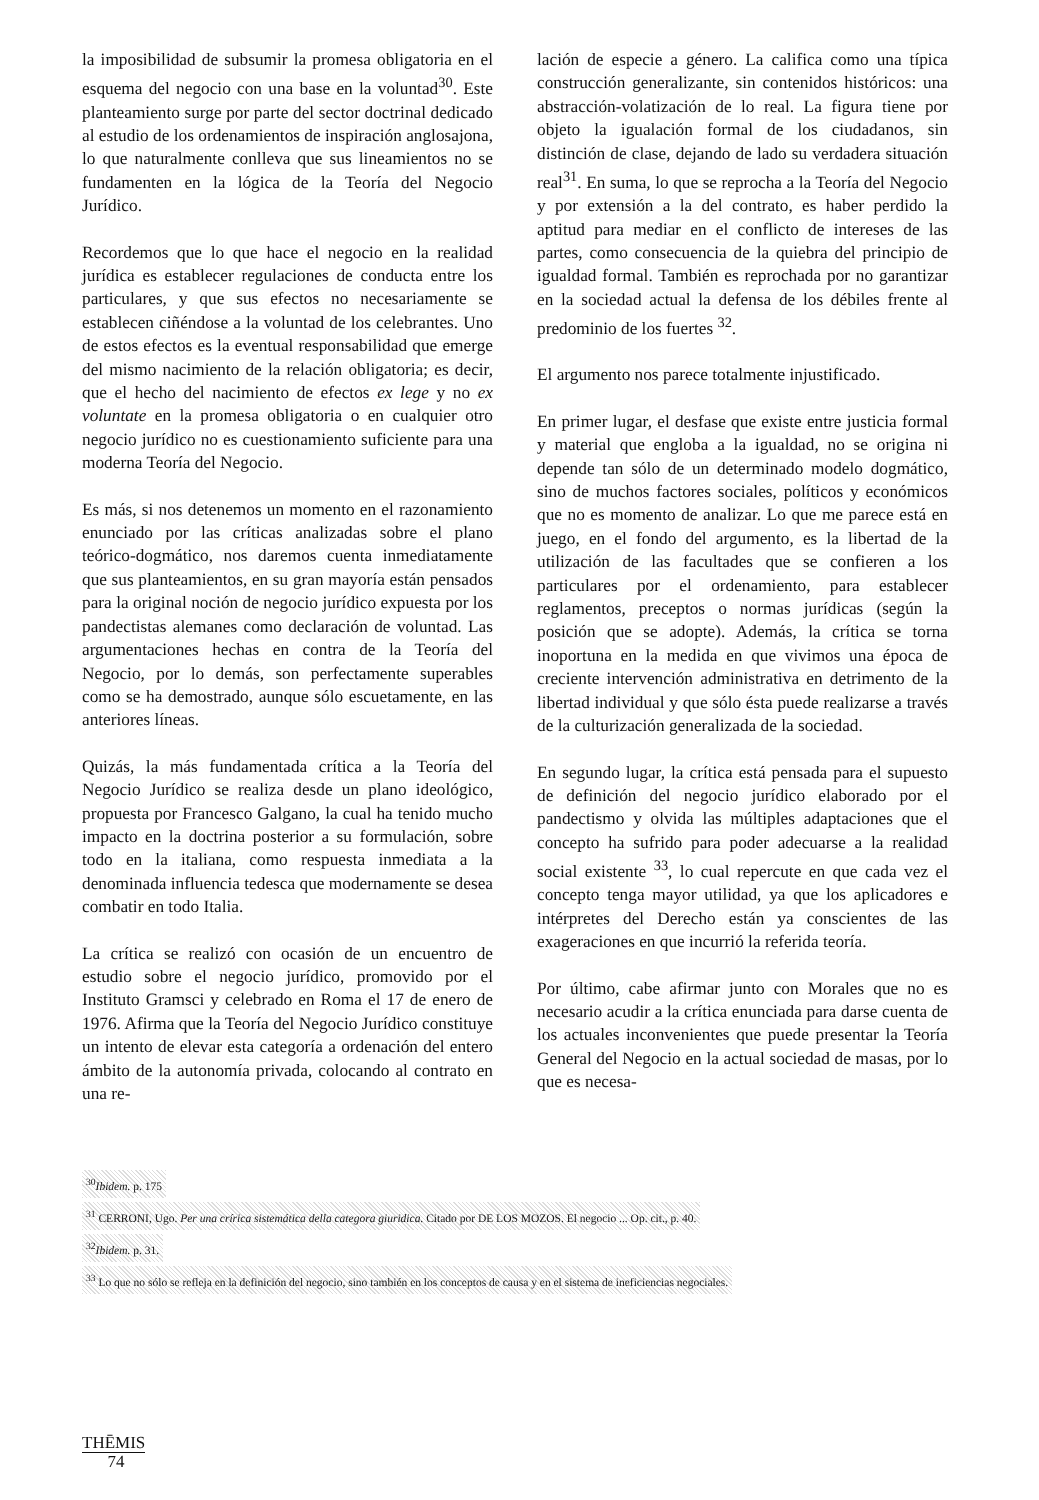la imposibilidad de subsumir la promesa obligatoria en el esquema del negocio con una base en la voluntad<sup>30</sup>. Este planteamiento surge por parte del sector doctrinal dedicado al estudio de los ordenamientos de inspiración anglosajona, lo que naturalmente conlleva que sus lineamientos no se fundamenten en la lógica de la Teoría del Negocio Jurídico.
Recordemos que lo que hace el negocio en la realidad jurídica es establecer regulaciones de conducta entre los particulares, y que sus efectos no necesariamente se establecen ciñéndose a la voluntad de los celebrantes. Uno de estos efectos es la eventual responsabilidad que emerge del mismo nacimiento de la relación obligatoria; es decir, que el hecho del nacimiento de efectos ex lege y no ex voluntate en la promesa obligatoria o en cualquier otro negocio jurídico no es cuestionamiento suficiente para una moderna Teoría del Negocio.
Es más, si nos detenemos un momento en el razonamiento enunciado por las críticas analizadas sobre el plano teórico-dogmático, nos daremos cuenta inmediatamente que sus planteamientos, en su gran mayoría están pensados para la original noción de negocio jurídico expuesta por los pandectistas alemanes como declaración de voluntad. Las argumentaciones hechas en contra de la Teoría del Negocio, por lo demás, son perfectamente superables como se ha demostrado, aunque sólo escuetamente, en las anteriores líneas.
Quizás, la más fundamentada crítica a la Teoría del Negocio Jurídico se realiza desde un plano ideológico, propuesta por Francesco Galgano, la cual ha tenido mucho impacto en la doctrina posterior a su formulación, sobre todo en la italiana, como respuesta inmediata a la denominada influencia tedesca que modernamente se desea combatir en todo Italia.
La crítica se realizó con ocasión de un encuentro de estudio sobre el negocio jurídico, promovido por el Instituto Gramsci y celebrado en Roma el 17 de enero de 1976. Afirma que la Teoría del Negocio Jurídico constituye un intento de elevar esta categoría a ordenación del entero ámbito de la autonomía privada, colocando al contrato en una re-
lación de especie a género. La califica como una típica construcción generalizante, sin contenidos históricos: una abstracción-volatización de lo real. La figura tiene por objeto la igualación formal de los ciudadanos, sin distinción de clase, dejando de lado su verdadera situación real<sup>31</sup>. En suma, lo que se reprocha a la Teoría del Negocio y por extensión a la del contrato, es haber perdido la aptitud para mediar en el conflicto de intereses de las partes, como consecuencia de la quiebra del principio de igualdad formal. También es reprochada por no garantizar en la sociedad actual la defensa de los débiles frente al predominio de los fuertes <sup>32</sup>.
El argumento nos parece totalmente injustificado.
En primer lugar, el desfase que existe entre justicia formal y material que engloba a la igualdad, no se origina ni depende tan sólo de un determinado modelo dogmático, sino de muchos factores sociales, políticos y económicos que no es momento de analizar. Lo que me parece está en juego, en el fondo del argumento, es la libertad de la utilización de las facultades que se confieren a los particulares por el ordenamiento, para establecer reglamentos, preceptos o normas jurídicas (según la posición que se adopte). Además, la crítica se torna inoportuna en la medida en que vivimos una época de creciente intervención administrativa en detrimento de la libertad individual y que sólo ésta puede realizarse a través de la culturización generalizada de la sociedad.
En segundo lugar, la crítica está pensada para el supuesto de definición del negocio jurídico elaborado por el pandectismo y olvida las múltiples adaptaciones que el concepto ha sufrido para poder adecuarse a la realidad social existente <sup>33</sup>, lo cual repercute en que cada vez el concepto tenga mayor utilidad, ya que los aplicadores e intérpretes del Derecho están ya conscientes de las exageraciones en que incurrió la referida teoría.
Por último, cabe afirmar junto con Morales que no es necesario acudir a la crítica enunciada para darse cuenta de los actuales inconvenientes que puede presentar la Teoría General del Negocio en la actual sociedad de masas, por lo que es necesa-
<sup>30</sup> Ibidem. p. 175
<sup>31</sup> CERRONI, Ugo. Per una crírica sistemática della categora giuridica. Citado por DE LOS MOZOS. El negocio ... Op. cit., p. 40.
<sup>32</sup> Ibidem. p. 31.
<sup>33</sup> Lo que no sólo se refleja en la definición del negocio, sino también en los conceptos de causa y en el sistema de ineficiencias negociales.
THĒMIS
74